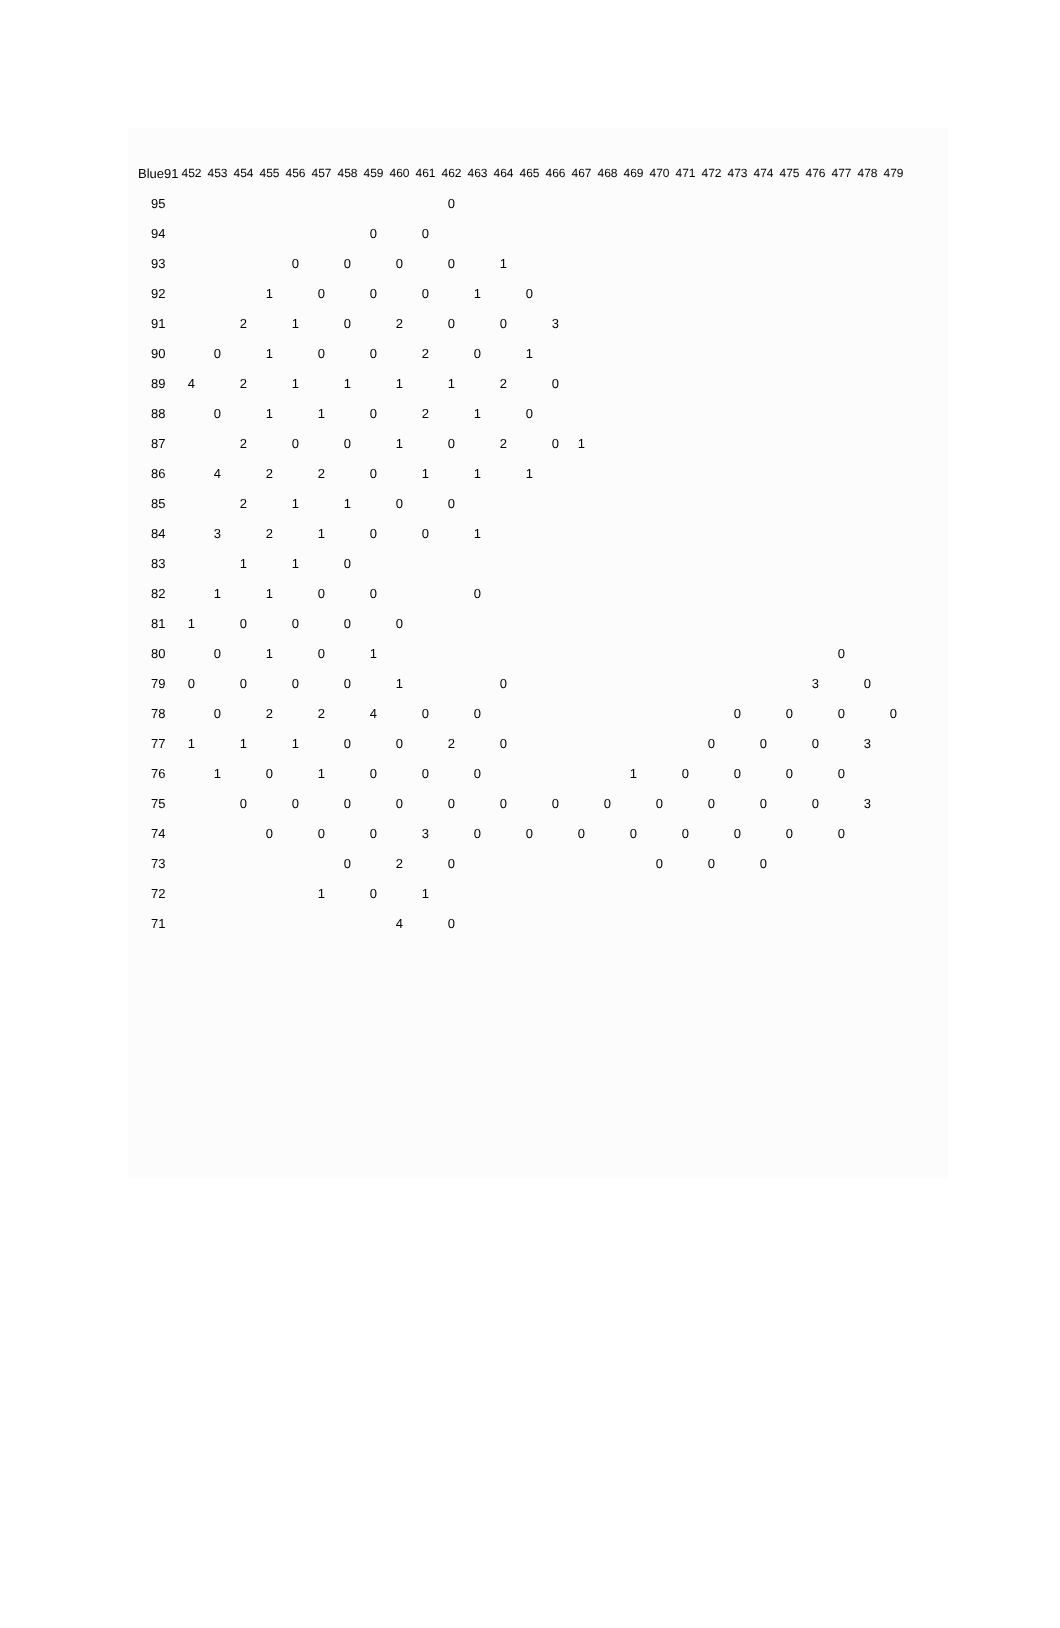| Blue91 | 452 | 453 | 454 | 455 | 456 | 457 | 458 | 459 | 460 | 461 | 462 | 463 | 464 | 465 | 466 | 467 | 468 | 469 | 470 | 471 | 472 | 473 | 474 | 475 | 476 | 477 | 478 | 479 |
| --- | --- | --- | --- | --- | --- | --- | --- | --- | --- | --- | --- | --- | --- | --- | --- | --- | --- | --- | --- | --- | --- | --- | --- | --- | --- | --- | --- | --- |
| 95 | | | | | | | | | | | 0 | | | | | | | | | | | | | | | | | |
| 94 | | | | | | | | 0 | | 0 | | | | | | | | | | | | | | | | | | |
| 93 | | | | | 0 | | 0 | | 0 | | 0 | | 1 | | | | | | | | | | | | | | | |
| 92 | | | | 1 | | 0 | | 0 | | 0 | | 1 | | 0 | | | | | | | | | | | | | | |
| 91 | | | 2 | | 1 | | 0 | | 2 | | 0 | | 0 | | 3 | | | | | | | | | | | | | |
| 90 | | 0 | | 1 | | 0 | | 0 | | 2 | | 0 | | 1 | | | | | | | | | | | | | | |
| 89 | 4 | | 2 | | 1 | | 1 | | 1 | | 1 | | 2 | | 0 | | | | | | | | | | | | | |
| 88 | | 0 | | 1 | | 1 | | 0 | | 2 | | 1 | | 0 | | | | | | | | | | | | | | |
| 87 | | | 2 | | 0 | | 0 | | 1 | | 0 | | 2 | | 0 | 1 | | | | | | | | | | | | |
| 86 | | 4 | | 2 | | 2 | | 0 | | 1 | | 1 | | 1 | | | | | | | | | | | | | | |
| 85 | | | 2 | | 1 | | 1 | | 0 | | 0 | | | | | | | | | | | | | | | | | |
| 84 | | 3 | | 2 | | 1 | | 0 | | 0 | | 1 | | | | | | | | | | | | | | | | |
| 83 | | | 1 | | 1 | | 0 | | | | | | | | | | | | | | | | | | | | | |
| 82 | | 1 | | 1 | | 0 | | 0 | | | | 0 | | | | | | | | | | | | | | | | |
| 81 | 1 | | 0 | | 0 | | 0 | | 0 | | | | | | | | | | | | | | | | | | | |
| 80 | | 0 | | 1 | | 0 | | 1 | | | | | | | | | | | | | | | | | | 0 | | |
| 79 | 0 | | 0 | | 0 | | 0 | | 1 | | | | 0 | | | | | | | | | | | | 3 | | 0 | |
| 78 | | 0 | | 2 | | 2 | | 4 | | 0 | | 0 | | | | | | | | | | 0 | | 0 | | 0 | | 0 |
| 77 | 1 | | 1 | | 1 | | 0 | | 0 | | 2 | | 0 | | | | | | | | 0 | | 0 | | 0 | | 3 | |
| 76 | | 1 | | 0 | | 1 | | 0 | | 0 | | 0 | | | | | | 1 | | 0 | | 0 | | 0 | | 0 | | |
| 75 | | | 0 | | 0 | | 0 | | 0 | | 0 | | 0 | | 0 | | 0 | | 0 | | 0 | | 0 | | 0 | | 3 | |
| 74 | | | | 0 | | 0 | | 0 | | 3 | | 0 | | 0 | | 0 | | 0 | | 0 | | 0 | | 0 | | 0 | | |
| 73 | | | | | | | 0 | | 2 | | 0 | | | | | | | | 0 | | 0 | | 0 | | | | | |
| 72 | | | | | | 1 | | 0 | | 1 | | | | | | | | | | | | | | | | | | |
| 71 | | | | | | | | | 4 | | 0 | | | | | | | | | | | | | | | | | |